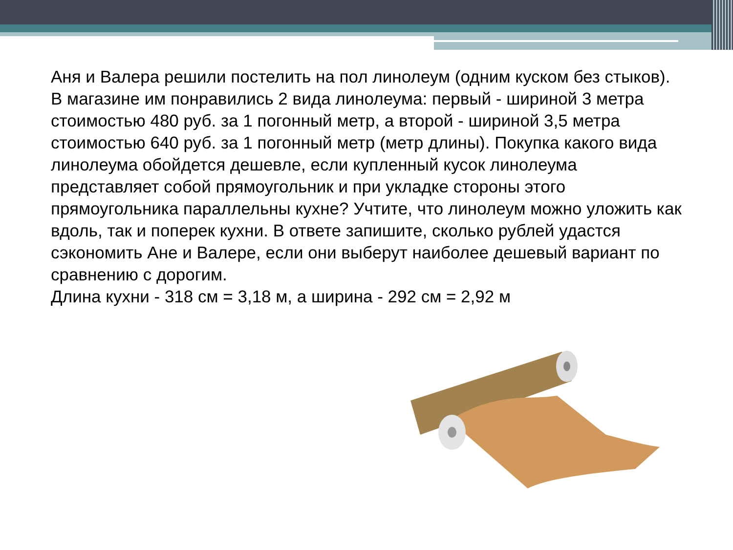Аня и Валера решили постелить на пол линолеум (одним куском без стыков). В магазине им понравились 2 вида линолеума: первый - шириной 3 метра стоимостью 480 руб. за 1 погонный метр, а второй - шириной 3,5 метра стоимостью 640 руб. за 1 погонный метр (метр длины). Покупка какого вида линолеума обойдется дешевле, если купленный кусок линолеума представляет собой прямоугольник и при укладке стороны этого прямоугольника параллельны кухне? Учтите, что линолеум можно уложить как вдоль, так и поперек кухни. В ответе запишите, сколько рублей удастся сэкономить Ане и Валере, если они выберут наиболее дешевый вариант по сравнению с дорогим.
Длина кухни - 318 см = 3,18 м, а ширина - 292 см = 2,92 м